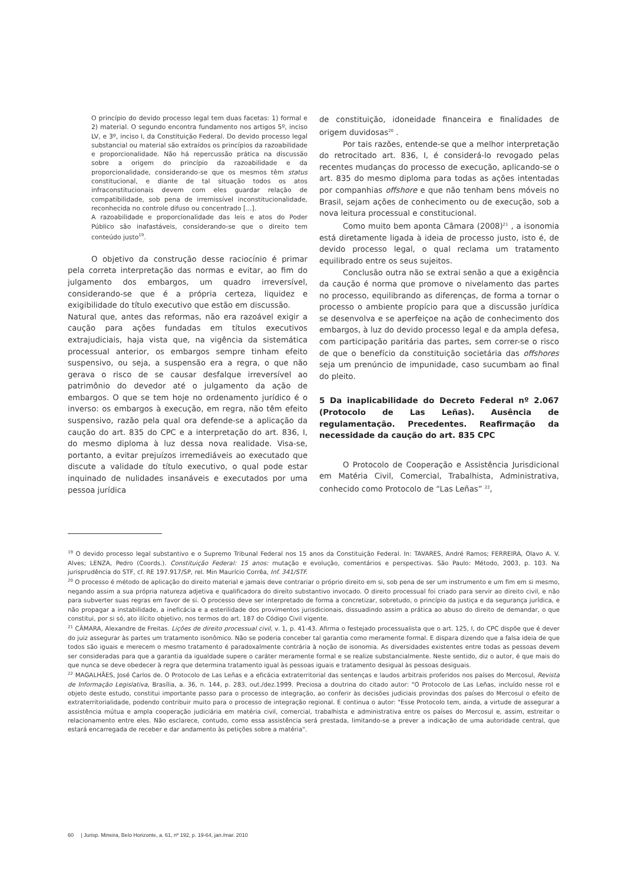O princípio do devido processo legal tem duas facetas: 1) formal e 2) material. O segundo encontra fundamento nos artigos 5º, inciso LV, e 3º, inciso I, da Constituição Federal. Do devido processo legal substancial ou material são extraídos os princípios da razoabilidade e proporcionalidade. Não há repercussão prática na discussão sobre a origem do princípio da razoabilidade e da proporcionalidade, considerando-se que os mesmos têm status constitucional, e diante de tal situação todos os atos infraconstitucionais devem com eles guardar relação de compatibilidade, sob pena de irremissível inconstitucionalidade, reconhecida no controle difuso ou concentrado [...].
A razoabilidade e proporcionalidade das leis e atos do Poder Público são inafastáveis, considerando-se que o direito tem conteúdo justo<sup>19</sup>.
O objetivo da construção desse raciocínio é primar pela correta interpretação das normas e evitar, ao fim do julgamento dos embargos, um quadro irreversível, considerando-se que é a própria certeza, liquidez e exigibilidade do título executivo que estão em discussão.
Natural que, antes das reformas, não era razoável exigir a caução para ações fundadas em títulos executivos extrajudiciais, haja vista que, na vigência da sistemática processual anterior, os embargos sempre tinham efeito suspensivo, ou seja, a suspensão era a regra, o que não gerava o risco de se causar desfalque irreversível ao patrimônio do devedor até o julgamento da ação de embargos. O que se tem hoje no ordenamento jurídico é o inverso: os embargos à execução, em regra, não têm efeito suspensivo, razão pela qual ora defende-se a aplicação da caução do art. 835 do CPC e a interpretação do art. 836, I, do mesmo diploma à luz dessa nova realidade. Visa-se, portanto, a evitar prejuízos irremediáveis ao executado que discute a validade do título executivo, o qual pode estar inquinado de nulidades insanáveis e executados por uma pessoa jurídica
de constituição, idoneidade financeira e finalidades de origem duvidosas<sup>20</sup> .
Por tais razões, entende-se que a melhor interpretação do retrocitado art. 836, I, é considerá-lo revogado pelas recentes mudanças do processo de execução, aplicando-se o art. 835 do mesmo diploma para todas as ações intentadas por companhias offshore e que não tenham bens móveis no Brasil, sejam ações de conhecimento ou de execução, sob a nova leitura processual e constitucional.
Como muito bem aponta Câmara (2008)<sup>21</sup> , a isonomia está diretamente ligada à ideia de processo justo, isto é, de devido processo legal, o qual reclama um tratamento equilibrado entre os seus sujeitos.
Conclusão outra não se extrai senão a que a exigência da caução é norma que promove o nivelamento das partes no processo, equilibrando as diferenças, de forma a tornar o processo o ambiente propício para que a discussão jurídica se desenvolva e se aperfeiçoe na ação de conhecimento dos embargos, à luz do devido processo legal e da ampla defesa, com participação paritária das partes, sem correr-se o risco de que o benefício da constituição societária das offshores seja um prenúncio de impunidade, caso sucumbam ao final do pleito.
5 Da inaplicabilidade do Decreto Federal nº 2.067 (Protocolo de Las Leñas). Ausência de regulamentação. Precedentes. Reafirmação da necessidade da caução do art. 835 CPC
O Protocolo de Cooperação e Assistência Jurisdicional em Matéria Civil, Comercial, Trabalhista, Administrativa, conhecido como Protocolo de “Las Leñas” <sup>22</sup>,
<sup>19</sup> O devido processo legal substantivo e o Supremo Tribunal Federal nos 15 anos da Constituição Federal. In: TAVARES, André Ramos; FERREIRA, Olavo A. V. Alves; LENZA, Pedro (Coords.). Constituição Federal: 15 anos: mutação e evolução, comentários e perspectivas. São Paulo: Método, 2003, p. 103. Na jurisprudência do STF, cf. RE 197.917/SP, rel. Min Maurício Corrêa, Inf. 341/STF.
<sup>20</sup> O processo é método de aplicação do direito material e jamais deve contrariar o próprio direito em si, sob pena de ser um instrumento e um fim em si mesmo, negando assim a sua própria natureza adjetiva e qualificadora do direito substantivo invocado. O direito processual foi criado para servir ao direito civil, e não para subverter suas regras em favor de si. O processo deve ser interpretado de forma a concretizar, sobretudo, o princípio da justiça e da segurança jurídica, e não propagar a instabilidade, a ineficácia e a esterilidade dos provimentos jurisdicionais, dissuadindo assim a prática ao abuso do direito de demandar, o que constitui, por si só, ato ilícito objetivo, nos termos do art. 187 do Código Civil vigente.
<sup>21</sup> CÂMARA, Alexandre de Freitas. Lições de direito processual civil, v. 1, p. 41-43. Afirma o festejado processualista que o art. 125, I, do CPC dispõe que é dever do juiz assegurar às partes um tratamento isonômico. Não se poderia conceber tal garantia como meramente formal. E dispara dizendo que a falsa ideia de que todos são iguais e merecem o mesmo tratamento é paradoxalmente contrária à noção de isonomia. As diversidades existentes entre todas as pessoas devem ser consideradas para que a garantia da igualdade supere o caráter meramente formal e se realize substancialmente. Neste sentido, diz o autor, é que mais do que nunca se deve obedecer à regra que determina tratamento igual às pessoas iguais e tratamento desigual às pessoas desiguais.
<sup>22</sup> MAGALHÃES, José Carlos de. O Protocolo de Las Leñas e a eficácia extraterritorial das sentenças e laudos arbitrais proferidos nos países do Mercosul, Revista de Informação Legislativa, Brasília, a. 36, n. 144, p. 283, out./dez.1999. Preciosa a doutrina do citado autor: "O Protocolo de Las Leñas, incluído nesse rol e objeto deste estudo, constitui importante passo para o processo de integração, ao conferir às decisões judiciais provindas dos países do Mercosul o efeito de extraterritorialidade, podendo contribuir muito para o processo de integração regional. E continua o autor: "Esse Protocolo tem, ainda, a virtude de assegurar a assistência mútua e ampla cooperação judiciária em matéria civil, comercial, trabalhista e administrativa entre os países do Mercosul e, assim, estreitar o relacionamento entre eles. Não esclarece, contudo, como essa assistência será prestada, limitando-se a prever a indicação de uma autoridade central, que estará encarregada de receber e dar andamento às petições sobre a matéria".
60 | Jurisp. Mineira, Belo Horizonte, a. 61, nº 192, p. 19-64, jan./mar. 2010